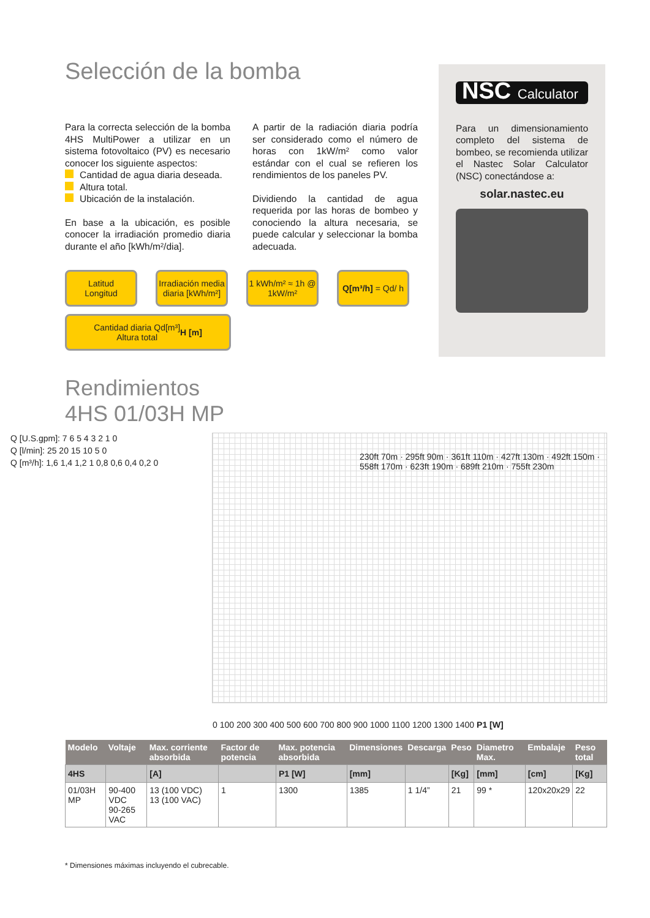Selección de la bomba
Para la correcta selección de la bomba 4HS MultiPower a utilizar en un sistema fotovoltaico (PV) es necesario conocer los siguiente aspectos:
Cantidad de agua diaria deseada.
Altura total.
Ubicación de la instalación.
En base a la ubicación, es posible conocer la irradiación promedio diaria durante el año [kWh/m²/dia].
A partir de la radiación diaria podría ser considerado como el número de horas con 1kW/m² como valor estándar con el cual se refieren los rendimientos de los paneles PV.
Dividiendo la cantidad de agua requerida por las horas de bombeo y conociendo la altura necesaria, se puede calcular y seleccionar la bomba adecuada.
Latitud
Longitud
Irradiación media diaria [kWh/m²]
1 kWh/m² ≈ 1h @ 1kW/m²
Q[m³/h] = Qd/ h
Cantidad diaria Qd[m³]
Altura total H [m]
Rendimientos
4HS 01/03H MP
230ft 70m · 295ft 90m · 361ft 110m · 427ft 130m · 492ft 150m · 558ft 170m · 623ft 190m · 689ft 210m · 755ft 230m
Q [U.S.gpm]: 7 6 5 4 3 2 1 0
Q [l/min]: 25 20 15 10 5 0
Q [m³/h]: 1,6 1,4 1,2 1 0,8 0,6 0,4 0,2 0
0 100 200 300 400 500 600 700 800 900 1000 1100 1200 1300 1400 P1 [W]
| Modelo | Voltaje | Max. corriente absorbida | Factor de potencia | Max. potencia absorbida | Dimensiones | Descarga | Peso | Diametro Max. | Embalaje | Peso total |
| --- | --- | --- | --- | --- | --- | --- | --- | --- | --- | --- |
| 4HS | | [A] | | P1 [W] | [mm] | | [Kg] | [mm] | [cm] | [Kg] |
| 01/03H MP | 90-400 VDC 90-265 VAC | 13 (100 VDC) 13 (100 VAC) | 1 | 1300 | 1385 | 1 1/4” | 21 | 99 * | 120x20x29 | 22 |
* Dimensiones máximas incluyendo el cubrecable.
NSC Calculator
Para un dimensionamiento completo del sistema de bombeo, se recomienda utilizar el Nastec Solar Calculator (NSC) conectándose a:
solar.nastec.eu